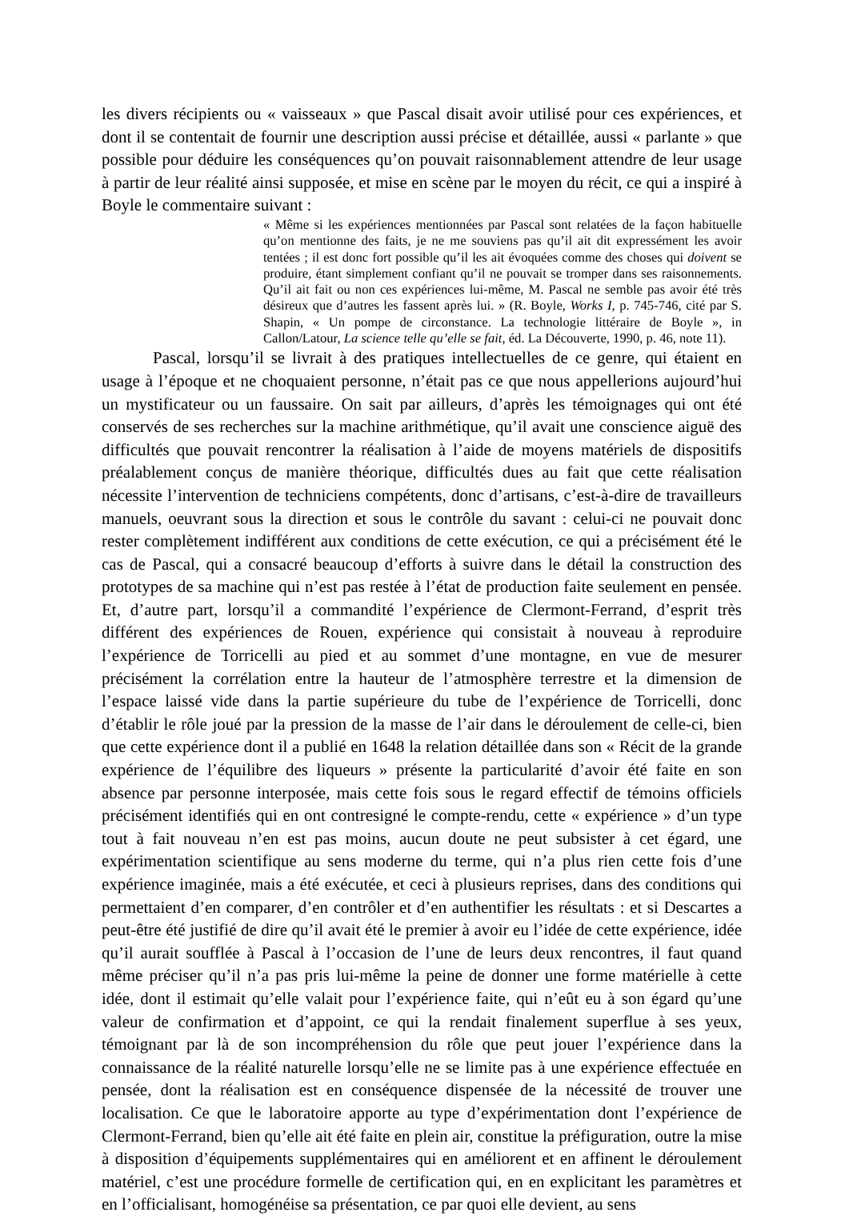les divers récipients ou « vaisseaux » que Pascal disait avoir utilisé pour ces expériences, et dont il se contentait de fournir une description aussi précise et détaillée, aussi « parlante » que possible pour déduire les conséquences qu’on pouvait raisonnablement attendre de leur usage à partir de leur réalité ainsi supposée, et mise en scène par le moyen du récit, ce qui a inspiré à Boyle le commentaire suivant :
« Même si les expériences mentionnées par Pascal sont relatées de la façon habituelle qu’on mentionne des faits, je ne me souviens pas qu’il ait dit expressément les avoir tentées ; il est donc fort possible qu’il les ait évoquées comme des choses qui doivent se produire, étant simplement confiant qu’il ne pouvait se tromper dans ses raisonnements. Qu’il ait fait ou non ces expériences lui-même, M. Pascal ne semble pas avoir été très désireux que d’autres les fassent après lui. » (R. Boyle, Works I, p. 745-746, cité par S. Shapin, « Un pompe de circonstance. La technologie littéraire de Boyle », in Callon/Latour, La science telle qu’elle se fait, éd. La Découverte, 1990, p. 46, note 11).
Pascal, lorsqu’il se livrait à des pratiques intellectuelles de ce genre, qui étaient en usage à l’époque et ne choquaient personne, n’était pas ce que nous appellerions aujourd’hui un mystificateur ou un faussaire. On sait par ailleurs, d’après les témoignages qui ont été conservés de ses recherches sur la machine arithmétique, qu’il avait une conscience aiguë des difficultés que pouvait rencontrer la réalisation à l’aide de moyens matériels de dispositifs préalablement conçus de manière théorique, difficultés dues au fait que cette réalisation nécessite l’intervention de techniciens compétents, donc d’artisans, c’est-à-dire de travailleurs manuels, oeuvrant sous la direction et sous le contrôle du savant : celui-ci ne pouvait donc rester complètement indifférent aux conditions de cette exécution, ce qui a précisément été le cas de Pascal, qui a consacré beaucoup d’efforts à suivre dans le détail la construction des prototypes de sa machine qui n’est pas restée à l’état de production faite seulement en pensée. Et, d’autre part, lorsqu’il a commandité l’expérience de Clermont-Ferrand, d’esprit très différent des expériences de Rouen, expérience qui consistait à nouveau à reproduire l’expérience de Torricelli au pied et au sommet d’une montagne, en vue de mesurer précisément la corrélation entre la hauteur de l’atmosphère terrestre et la dimension de l’espace laissé vide dans la partie supérieure du tube de l’expérience de Torricelli, donc d’établir le rôle joué par la pression de la masse de l’air dans le déroulement de celle-ci, bien que cette expérience dont il a publié en 1648 la relation détaillée dans son « Récit de la grande expérience de l’équilibre des liqueurs » présente la particularité d’avoir été faite en son absence par personne interposée, mais cette fois sous le regard effectif de témoins officiels précisément identifiés qui en ont contresigné le compte-rendu, cette « expérience » d’un type tout à fait nouveau n’en est pas moins, aucun doute ne peut subsister à cet égard, une expérimentation scientifique au sens moderne du terme, qui n’a plus rien cette fois d’une expérience imaginée, mais a été exécutée, et ceci à plusieurs reprises, dans des conditions qui permettaient d’en comparer, d’en contrôler et d’en authentifier les résultats : et si Descartes a peut-être été justifié de dire qu’il avait été le premier à avoir eu l’idée de cette expérience, idée qu’il aurait soufflée à Pascal à l’occasion de l’une de leurs deux rencontres, il faut quand même préciser qu’il n’a pas pris lui-même la peine de donner une forme matérielle à cette idée, dont il estimait qu’elle valait pour l’expérience faite, qui n’eût eu à son égard qu’une valeur de confirmation et d’appoint, ce qui la rendait finalement superflue à ses yeux, témoignant par là de son incompréhension du rôle que peut jouer l’expérience dans la connaissance de la réalité naturelle lorsqu’elle ne se limite pas à une expérience effectuée en pensée, dont la réalisation est en conséquence dispensée de la nécessité de trouver une localisation. Ce que le laboratoire apporte au type d’expérimentation dont l’expérience de Clermont-Ferrand, bien qu’elle ait été faite en plein air, constitue la préfiguration, outre la mise à disposition d’équipements supplémentaires qui en améliorent et en affinent le déroulement matériel, c’est une procédure formelle de certification qui, en en explicitant les paramètres et en l’officialisant, homogénéise sa présentation, ce par quoi elle devient, au sens